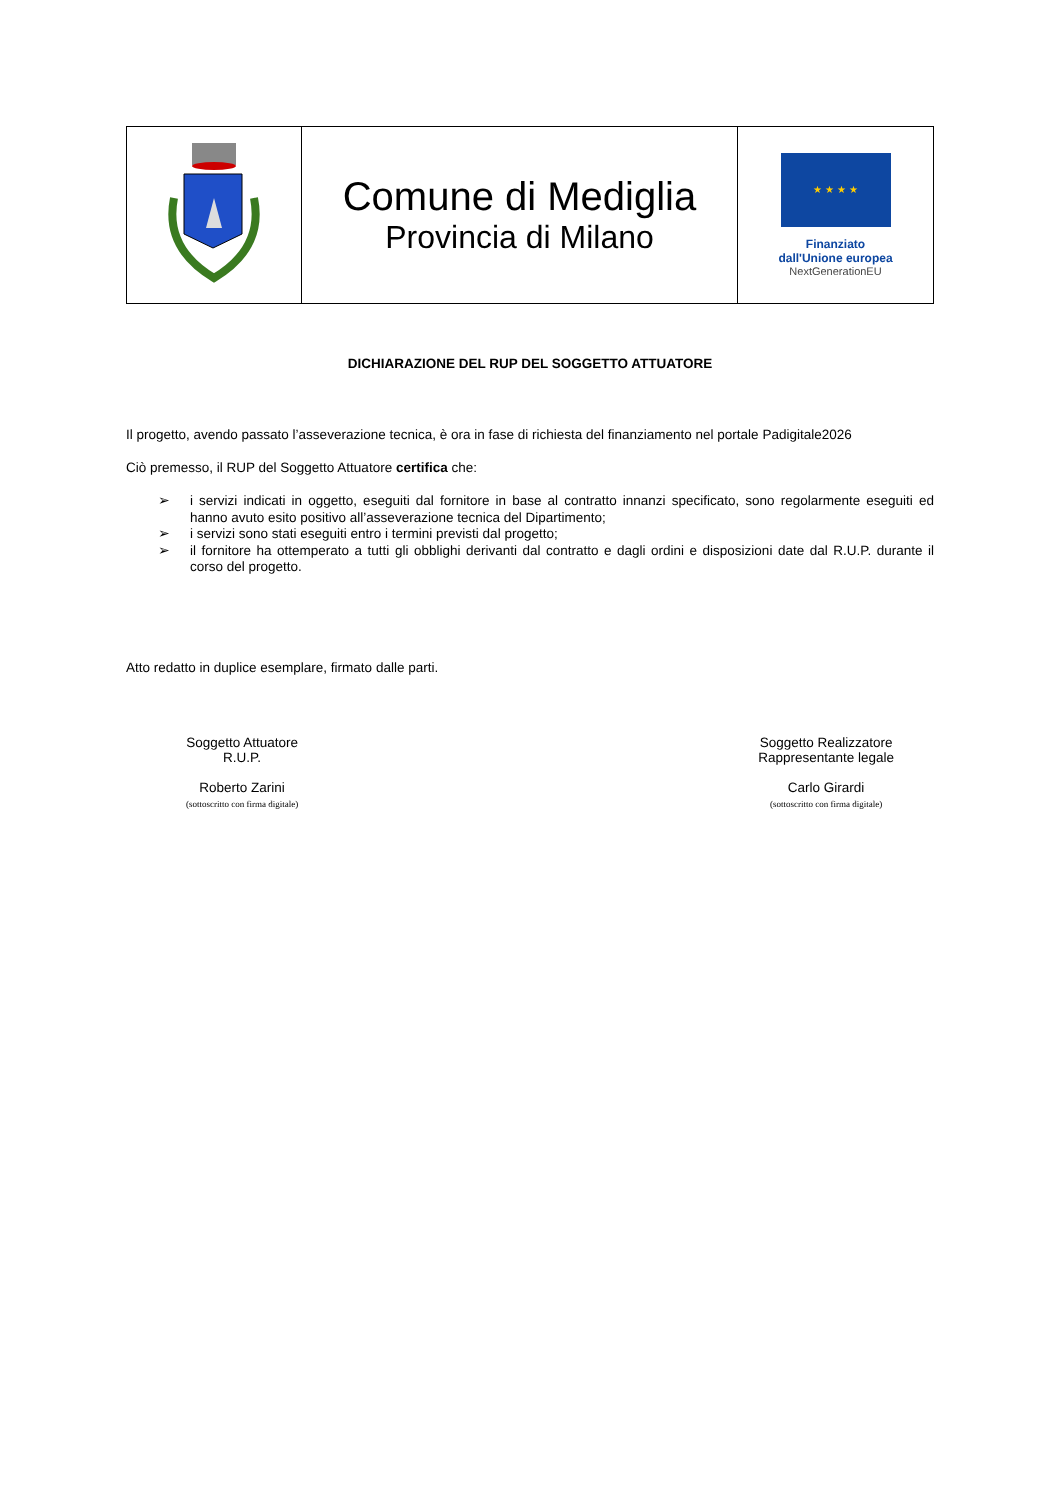| | Comune di Mediglia Provincia di Milano | ★ ★ ★ ★ Finanziato dall'Unione europea NextGenerationEU |
DICHIARAZIONE DEL RUP DEL SOGGETTO ATTUATORE
Il progetto, avendo passato l’asseverazione tecnica, è ora in fase di richiesta del finanziamento nel portale Padigitale2026
Ciò premesso, il RUP del Soggetto Attuatore certifica che:
➢ i servizi indicati in oggetto, eseguiti dal fornitore in base al contratto innanzi specificato, sono regolarmente eseguiti ed hanno avuto esito positivo all’asseverazione tecnica del Dipartimento;
➢ i servizi sono stati eseguiti entro i termini previsti dal progetto;
➢ il fornitore ha ottemperato a tutti gli obblighi derivanti dal contratto e dagli ordini e disposizioni date dal R.U.P. durante il corso del progetto.
Atto redatto in duplice esemplare, firmato dalle parti.
Soggetto Attuatore
R.U.P.
Roberto Zarini
(sottoscritto con firma digitale)
Soggetto Realizzatore
Rappresentante legale
Carlo Girardi
(sottoscritto con firma digitale)